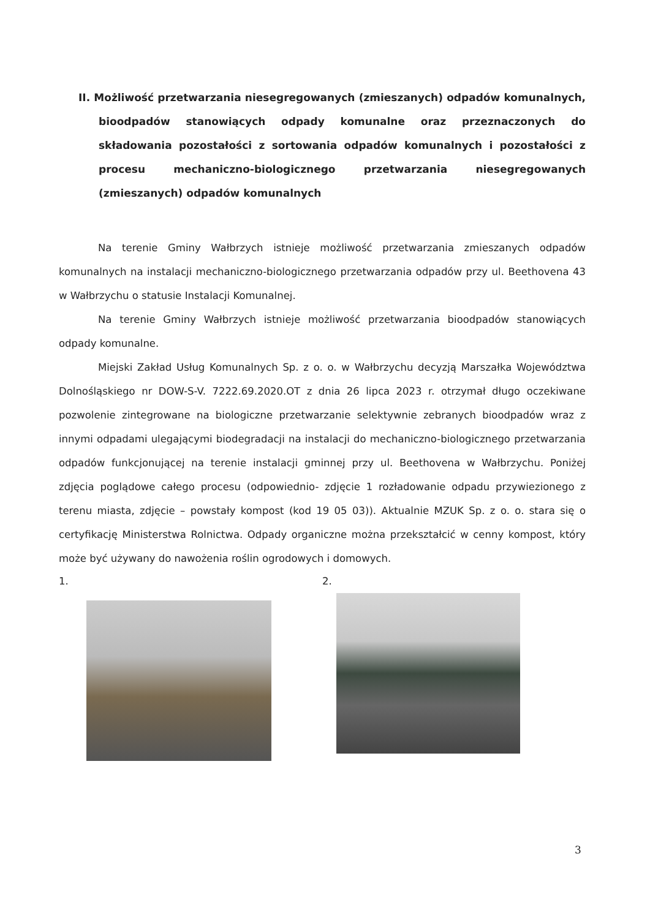II. Możliwość przetwarzania niesegregowanych (zmieszanych) odpadów komunalnych, bioodpadów stanowiących odpady komunalne oraz przeznaczonych do składowania pozostałości z sortowania odpadów komunalnych i pozostałości z procesu mechaniczno-biologicznego przetwarzania niesegregowanych (zmieszanych) odpadów komunalnych
Na terenie Gminy Wałbrzych istnieje możliwość przetwarzania zmieszanych odpadów komunalnych na instalacji mechaniczno-biologicznego przetwarzania odpadów przy ul. Beethovena 43 w Wałbrzychu o statusie Instalacji Komunalnej.
Na terenie Gminy Wałbrzych istnieje możliwość przetwarzania bioodpadów stanowiących odpady komunalne.
Miejski Zakład Usług Komunalnych Sp. z o. o. w Wałbrzychu decyzją Marszałka Województwa Dolnośląskiego nr DOW-S-V. 7222.69.2020.OT z dnia 26 lipca 2023 r. otrzymał długo oczekiwane pozwolenie zintegrowane na biologiczne przetwarzanie selektywnie zebranych bioodpadów wraz z innymi odpadami ulegającymi biodegradacji na instalacji do mechaniczno-biologicznego przetwarzania odpadów funkcjonującej na terenie instalacji gminnej przy ul. Beethovena w Wałbrzychu. Poniżej zdjęcia poglądowe całego procesu (odpowiednio- zdjęcie 1 rozładowanie odpadu przywiezionego z terenu miasta, zdjęcie – powstały kompost (kod 19 05 03)). Aktualnie MZUK Sp. z o. o. stara się o certyfikację Ministerstwa Rolnictwa. Odpady organiczne można przekształcić w cenny kompost, który może być używany do nawożenia roślin ogrodowych i domowych.
1. 2.
3